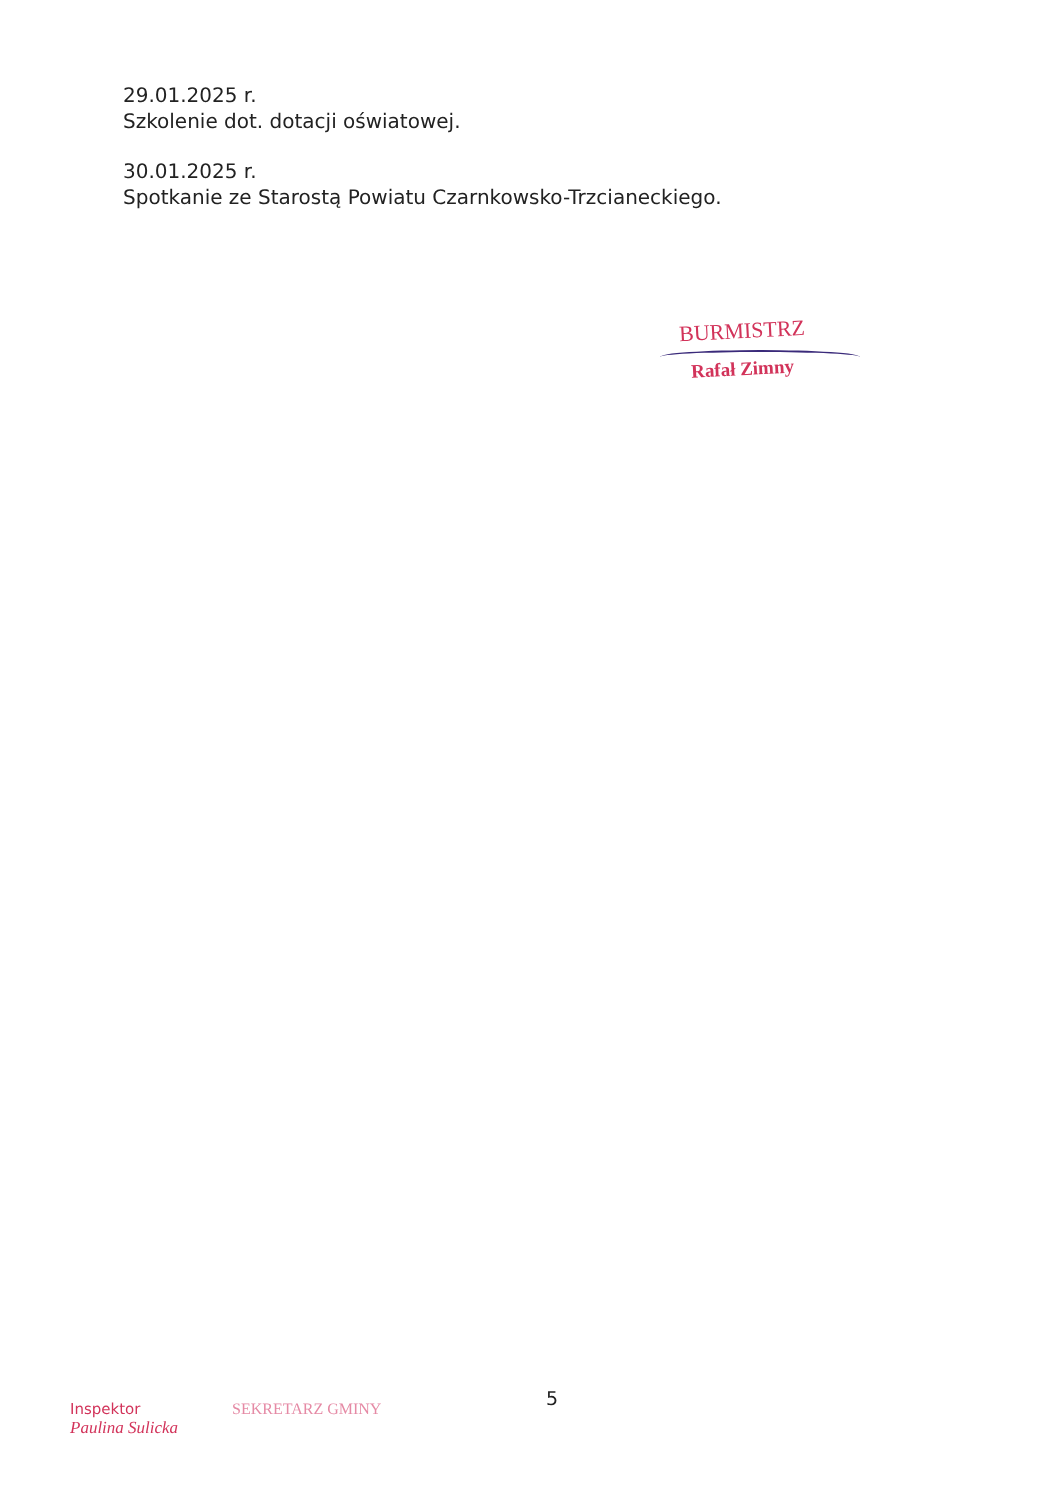29.01.2025 r.
Szkolenie dot. dotacji oświatowej.
30.01.2025 r.
Spotkanie ze Starostą Powiatu Czarnkowsko-Trzcianeckiego.
BURMISTRZ
Rafał Zimny
5
Inspektor
Paulina Sulicka
SEKRETARZ GMINY